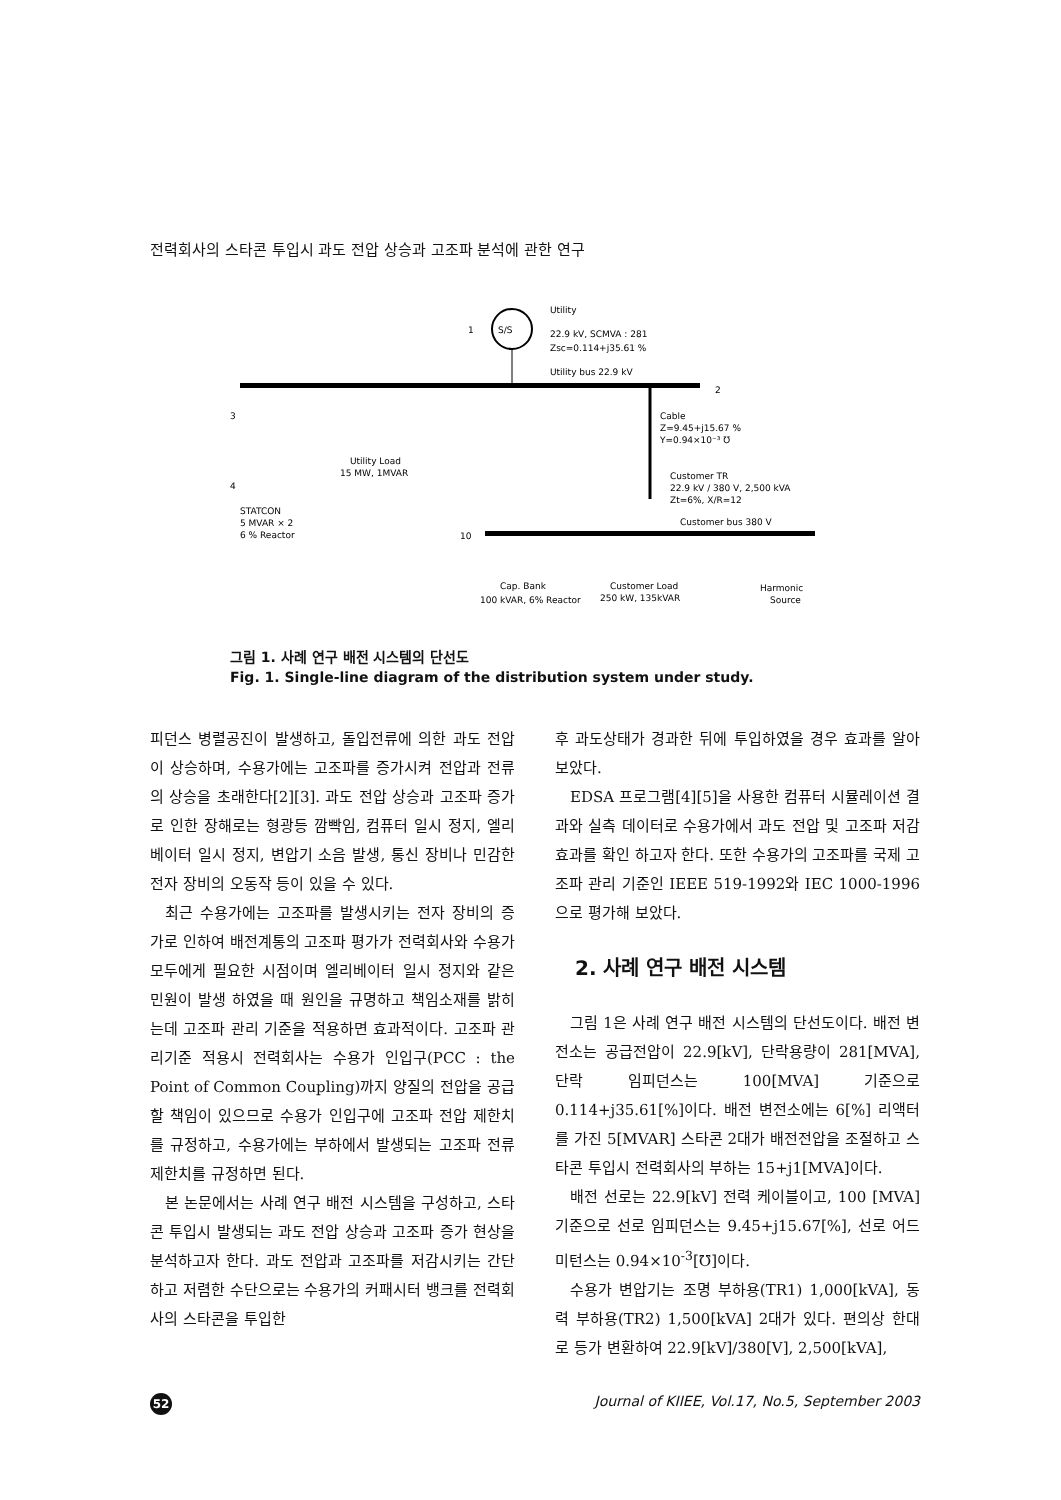전력회사의 스타콘 투입시 과도 전압 상승과 고조파 분석에 관한 연구
S/S
1
Utility
22.9 kV, SCMVA : 281
Zsc=0.114+j35.61 %
Utility bus 22.9 kV
2
Cable
Z=9.45+j15.67 %
Y=0.94×10⁻³ ℧
Customer TR
22.9 kV / 380 V, 2,500 kVA
Zt=6%, X/R=12
Customer bus 380 V
10
3
4
STATCON
5 MVAR × 2
6 % Reactor
Utility Load
15 MW, 1MVAR
Cap. Bank
100 kVAR, 6% Reactor
Customer Load
250 kW, 135kVAR
Harmonic
Source
그림 1. 사례 연구 배전 시스템의 단선도
Fig. 1. Single-line diagram of the distribution system under study.
피던스 병렬공진이 발생하고, 돌입전류에 의한 과도 전압이 상승하며, 수용가에는 고조파를 증가시켜 전압과 전류의 상승을 초래한다[2][3]. 과도 전압 상승과 고조파 증가로 인한 장해로는 형광등 깜빡임, 컴퓨터 일시 정지, 엘리베이터 일시 정지, 변압기 소음 발생, 통신 장비나 민감한 전자 장비의 오동작 등이 있을 수 있다.
최근 수용가에는 고조파를 발생시키는 전자 장비의 증가로 인하여 배전계통의 고조파 평가가 전력회사와 수용가 모두에게 필요한 시점이며 엘리베이터 일시 정지와 같은 민원이 발생 하였을 때 원인을 규명하고 책임소재를 밝히는데 고조파 관리 기준을 적용하면 효과적이다. 고조파 관리기준 적용시 전력회사는 수용가 인입구(PCC : the Point of Common Coupling)까지 양질의 전압을 공급할 책임이 있으므로 수용가 인입구에 고조파 전압 제한치를 규정하고, 수용가에는 부하에서 발생되는 고조파 전류 제한치를 규정하면 된다.
본 논문에서는 사례 연구 배전 시스템을 구성하고, 스타콘 투입시 발생되는 과도 전압 상승과 고조파 증가 현상을 분석하고자 한다. 과도 전압과 고조파를 저감시키는 간단하고 저렴한 수단으로는 수용가의 커패시터 뱅크를 전력회사의 스타콘을 투입한
후 과도상태가 경과한 뒤에 투입하였을 경우 효과를 알아 보았다.
EDSA 프로그램[4][5]을 사용한 컴퓨터 시뮬레이션 결과와 실측 데이터로 수용가에서 과도 전압 및 고조파 저감 효과를 확인 하고자 한다. 또한 수용가의 고조파를 국제 고조파 관리 기준인 IEEE 519-1992와 IEC 1000-1996으로 평가해 보았다.
2. 사례 연구 배전 시스템
그림 1은 사례 연구 배전 시스템의 단선도이다. 배전 변전소는 공급전압이 22.9[kV], 단락용량이 281[MVA], 단락 임피던스는 100[MVA] 기준으로 0.114+j35.61[%]이다. 배전 변전소에는 6[%] 리액터를 가진 5[MVAR] 스타콘 2대가 배전전압을 조절하고 스타콘 투입시 전력회사의 부하는 15+j1[MVA]이다.
배전 선로는 22.9[kV] 전력 케이블이고, 100 [MVA] 기준으로 선로 임피던스는 9.45+j15.67[%], 선로 어드미턴스는 0.94×10<sup>-3</sup>[℧]이다.
수용가 변압기는 조명 부하용(TR1) 1,000[kVA], 동력 부하용(TR2) 1,500[kVA] 2대가 있다. 편의상 한대로 등가 변환하여 22.9[kV]/380[V], 2,500[kVA],
52 Journal of KIIEE, Vol.17, No.5, September 2003